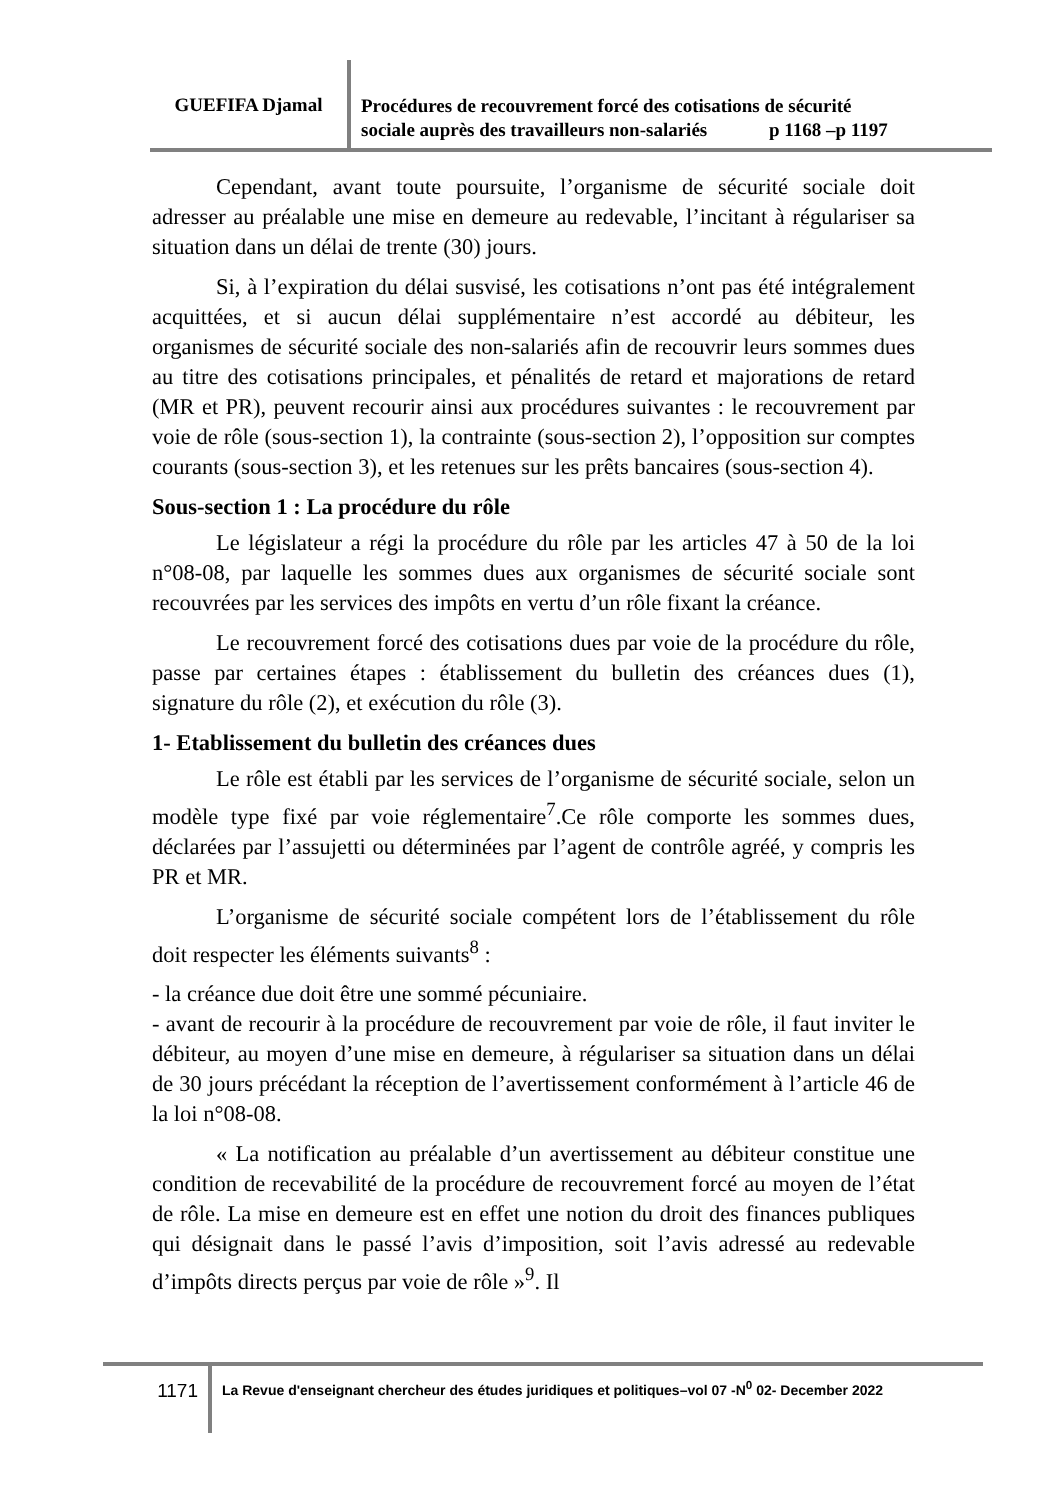GUEFIFA Djamal
Procédures de recouvrement forcé des cotisations de sécurité
sociale auprès des travailleurs non-salariés p 1168 –p 1197
Cependant, avant toute poursuite, l’organisme de sécurité sociale doit adresser au préalable une mise en demeure au redevable, l’incitant à régulariser sa situation dans un délai de trente (30) jours.
Si, à l’expiration du délai susvisé, les cotisations n’ont pas été intégralement acquittées, et si aucun délai supplémentaire n’est accordé au débiteur, les organismes de sécurité sociale des non-salariés afin de recouvrir leurs sommes dues au titre des cotisations principales, et pénalités de retard et majorations de retard (MR et PR), peuvent recourir ainsi aux procédures suivantes : le recouvrement par voie de rôle (sous-section 1), la contrainte (sous-section 2), l’opposition sur comptes courants (sous-section 3), et les retenues sur les prêts bancaires (sous-section 4).
Sous-section 1 : La procédure du rôle
Le législateur a régi la procédure du rôle par les articles 47 à 50 de la loi n°08-08, par laquelle les sommes dues aux organismes de sécurité sociale sont recouvrées par les services des impôts en vertu d’un rôle fixant la créance.
Le recouvrement forcé des cotisations dues par voie de la procédure du rôle, passe par certaines étapes : établissement du bulletin des créances dues (1), signature du rôle (2), et exécution du rôle (3).
1- Etablissement du bulletin des créances dues
Le rôle est établi par les services de l’organisme de sécurité sociale, selon un modèle type fixé par voie réglementaire<sup>7</sup>.Ce rôle comporte les sommes dues, déclarées par l’assujetti ou déterminées par l’agent de contrôle agréé, y compris les PR et MR.
L’organisme de sécurité sociale compétent lors de l’établissement du rôle doit respecter les éléments suivants<sup>8</sup> :
- la créance due doit être une sommé pécuniaire.
- avant de recourir à la procédure de recouvrement par voie de rôle, il faut inviter le débiteur, au moyen d’une mise en demeure, à régulariser sa situation dans un délai de 30 jours précédant la réception de l’avertissement conformément à l’article 46 de la loi n°08-08.
« La notification au préalable d’un avertissement au débiteur constitue une condition de recevabilité de la procédure de recouvrement forcé au moyen de l’état de rôle. La mise en demeure est en effet une notion du droit des finances publiques qui désignait dans le passé l’avis d’imposition, soit l’avis adressé au redevable d’impôts directs perçus par voie de rôle »<sup>9</sup>. Il
1171
La Revue d'enseignant chercheur des études juridiques et politiques–vol 07 -N<sup>0</sup> 02- December 2022